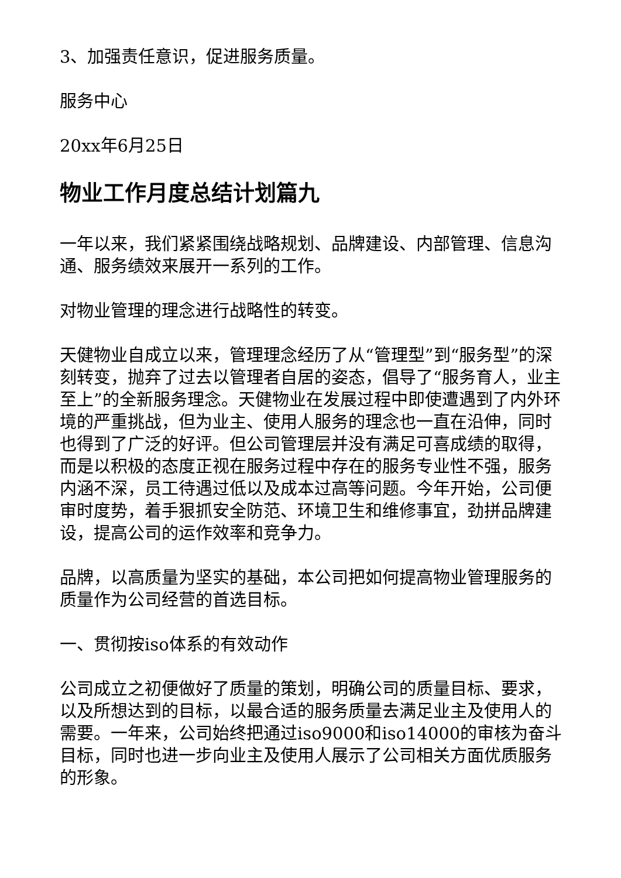3、加强责任意识，促进服务质量。
服务中心
20xx年6月25日
物业工作月度总结计划篇九
一年以来，我们紧紧围绕战略规划、品牌建设、内部管理、信息沟通、服务绩效来展开一系列的工作。
对物业管理的理念进行战略性的转变。
天健物业自成立以来，管理理念经历了从“管理型”到“服务型”的深刻转变，抛弃了过去以管理者自居的姿态，倡导了“服务育人，业主至上”的全新服务理念。天健物业在发展过程中即使遭遇到了内外环境的严重挑战，但为业主、使用人服务的理念也一直在沿伸，同时也得到了广泛的好评。但公司管理层并没有满足可喜成绩的取得，而是以积极的态度正视在服务过程中存在的服务专业性不强，服务内涵不深，员工待遇过低以及成本过高等问题。今年开始，公司便审时度势，着手狠抓安全防范、环境卫生和维修事宜，劲拼品牌建设，提高公司的运作效率和竞争力。
品牌，以高质量为坚实的基础，本公司把如何提高物业管理服务的质量作为公司经营的首选目标。
一、贯彻按iso体系的有效动作
公司成立之初便做好了质量的策划，明确公司的质量目标、要求，以及所想达到的目标，以最合适的服务质量去满足业主及使用人的需要。一年来，公司始终把通过iso9000和iso14000的审核为奋斗目标，同时也进一步向业主及使用人展示了公司相关方面优质服务的形象。